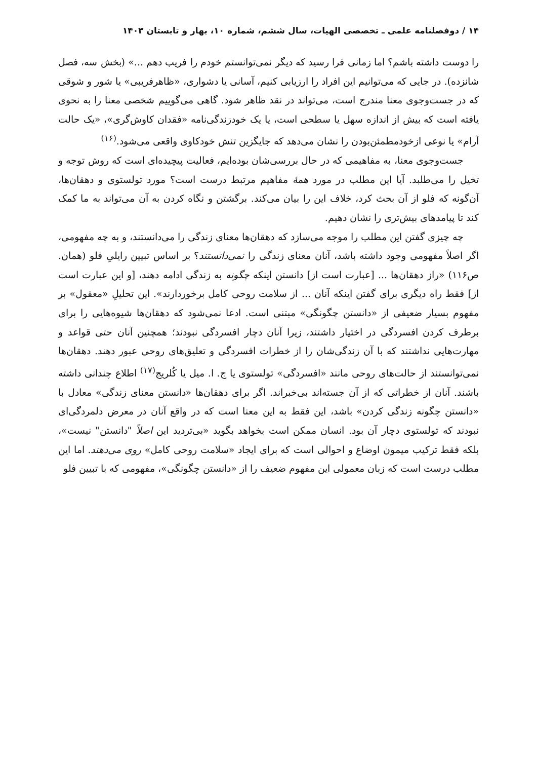۱۴ / دوفصلنامه علمی ـ تخصصی الهیات، سال ششم، شماره ۱۰، بهار و تابستان ۱۴۰۳
را دوست داشته باشم؟ اما زمانی فرا رسید که دیگر نمی‌توانستم خودم را فریب دهم ...» (بخش سه، فصل شانزده). در جایی که می‌توانیم این افراد را ارزیابی کنیم، آسانی یا دشواری، «ظاهرفریبی» یا شور و شوقی که در جست‌وجوی معنا مندرج است، می‌تواند در نقد ظاهر شود. گاهی می‌گوییم شخصی معنا را به نحوی یافته است که بیش از اندازه سهل یا سطحی است، یا یک خودزندگی‌نامه «فقدان کاوش‌گری»، «یک حالت آرام» یا نوعی ازخودمطمئن‌بودن را نشان می‌دهد که جایگزین تنش خودکاوی واقعی می‌شود.<sup>(۱۶)</sup>
جست‌وجوی معنا، به مفاهیمی که در حال بررسی‌شان بوده‌ایم، فعالیت پیچیده‌ای است که روش توجه و تخیل را می‌طلبد. آیا این مطلب در مورد همهٔ مفاهیم مرتبط درست است؟ مورد تولستوی و دهقان‌ها، آن‌گونه که فلو از آن بحث کرد، خلاف این را بیان می‌کند. برگشتن و نگاه کردن به آن می‌تواند به ما کمک کند تا پیامدهای بیش‌تری را نشان دهیم.
چه چیزی گفتن این مطلب را موجه می‌سازد که دهقان‌ها معنای زندگی را می‌دانستند، و به چه مفهومی، اگر اصلاً مفهومی وجود داشته باشد، آنان معنای زندگی را نمی‌دانستند؟ بر اساس تبیین رایلیِ فلو (همان. ص۱۱۶) «راز دهقان‌ها ... [عبارت است از] دانستن اینکه چگونه به زندگی ادامه دهند، [و این عبارت است از] فقط راه دیگری برای گفتن اینکه آنان ... از سلامت روحی کامل برخوردارند». این تحلیلِ «معقول» بر مفهوم بسیار ضعیفی از «دانستن چگونگی» مبتنی است. ادعا نمی‌شود که دهقان‌ها شیوه‌هایی را برای برطرف کردن افسردگی در اختیار داشتند، زیرا آنان دچار افسردگی نبودند؛ همچنین آنان حتی قواعد و مهارت‌هایی نداشتند که با آن زندگی‌شان را از خطرات افسردگی و تعلیق‌های روحی عبور دهند. دهقان‌ها نمی‌توانستند از حالت‌های روحی مانند «افسردگی» تولستوی یا ج. ا. میل یا کُلریج<sup>(۱۷)</sup> اطلاع چندانی داشته باشند. آنان از خطراتی که از آن جسته‌اند بی‌خبراند. اگر برای دهقان‌ها «دانستن معنای زندگی» معادل با «دانستن چگونه زندگی کردن» باشد، این فقط به این معنا است که در واقع آنان در معرض دلمردگی‌ای نبودند که تولستوی دچار آن بود. انسان ممکن است بخواهد بگوید «بی‌تردید این اصلاً "دانستن" نیست»، بلکه فقط ترکیب میمون اوضاع و احوالی است که برای ایجاد «سلامت روحی کامل» روی می‌دهند. اما این مطلب درست است که زبان معمولی این مفهوم ضعیف را از «دانستن چگونگی»، مفهومی که با تبیین فلو